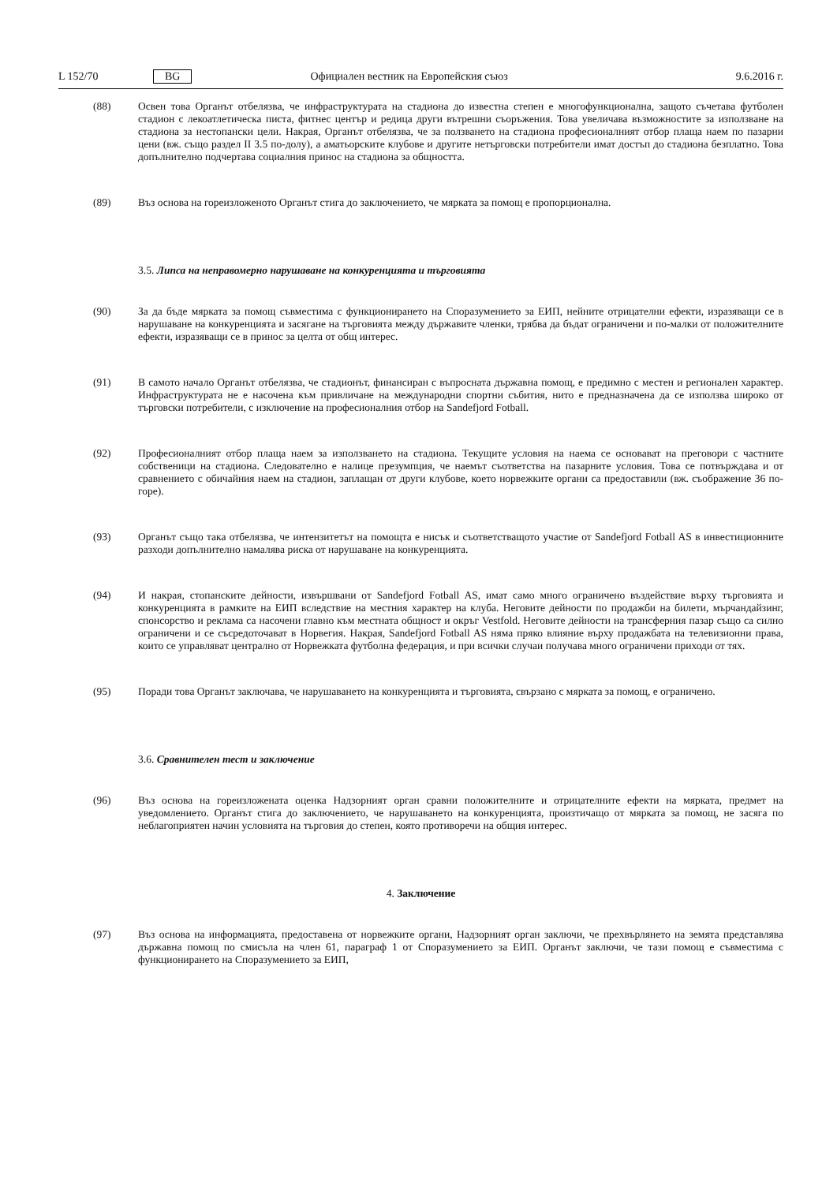L 152/70 BG Официален вестник на Европейския съюз 9.6.2016 г.
(88) Освен това Органът отбелязва, че инфраструктурата на стадиона до известна степен е многофункционална, защото съчетава футболен стадион с лекоатлетическа писта, фитнес център и редица други вътрешни съоръжения. Това увеличава възможностите за използване на стадиона за нестопански цели. Накрая, Органът отбелязва, че за ползването на стадиона професионалният отбор плаща наем по пазарни цени (вж. също раздел II 3.5 по-долу), а аматьорските клубове и другите нетърговски потребители имат достъп до стадиона безплатно. Това допълнително подчертава социалния принос на стадиона за общността.
(89) Въз основа на гореизложеното Органът стига до заключението, че мярката за помощ е пропорционална.
3.5. Липса на неправомерно нарушаване на конкуренцията и търговията
(90) За да бъде мярката за помощ съвместима с функционирането на Споразумението за ЕИП, нейните отрицателни ефекти, изразяващи се в нарушаване на конкуренцията и засягане на търговията между държавите членки, трябва да бъдат ограничени и по-малки от положителните ефекти, изразяващи се в принос за целта от общ интерес.
(91) В самото начало Органът отбелязва, че стадионът, финансиран с въпросната държавна помощ, е предимно с местен и регионален характер. Инфраструктурата не е насочена към привличане на международни спортни събития, нито е предназначена да се използва широко от търговски потребители, с изключение на професионалния отбор на Sandefjord Fotball.
(92) Професионалният отбор плаща наем за използването на стадиона. Текущите условия на наема се основават на преговори с частните собственици на стадиона. Следователно е налице презумпция, че наемът съответства на пазарните условия. Това се потвърждава и от сравнението с обичайния наем на стадион, заплащан от други клубове, което норвежките органи са предоставили (вж. съображение 36 по-горе).
(93) Органът също така отбелязва, че интензитетът на помощта е нисък и съответстващото участие от Sandefjord Fotball AS в инвестиционните разходи допълнително намалява риска от нарушаване на конкуренцията.
(94) И накрая, стопанските дейности, извършвани от Sandefjord Fotball AS, имат само много ограничено въздействие върху търговията и конкуренцията в рамките на ЕИП вследствие на местния характер на клуба. Неговите дейности по продажби на билети, мърчандайзинг, спонсорство и реклама са насочени главно към местната общност и окръг Vestfold. Неговите дейности на трансферния пазар също са силно ограничени и се съсредоточават в Норвегия. Накрая, Sandefjord Fotball AS няма пряко влияние върху продажбата на телевизионни права, които се управляват централно от Норвежката футболна федерация, и при всички случаи получава много ограничени приходи от тях.
(95) Поради това Органът заключава, че нарушаването на конкуренцията и търговията, свързано с мярката за помощ, е ограничено.
3.6. Сравнителен тест и заключение
(96) Въз основа на гореизложената оценка Надзорният орган сравни положителните и отрицателните ефекти на мярката, предмет на уведомлението. Органът стига до заключението, че нарушаването на конкуренцията, произтичащо от мярката за помощ, не засяга по неблагоприятен начин условията на търговия до степен, която противоречи на общия интерес.
4. Заключение
(97) Въз основа на информацията, предоставена от норвежките органи, Надзорният орган заключи, че прехвърлянето на земята представлява държавна помощ по смисъла на член 61, параграф 1 от Споразумението за ЕИП. Органът заключи, че тази помощ е съвместима с функционирането на Споразумението за ЕИП,